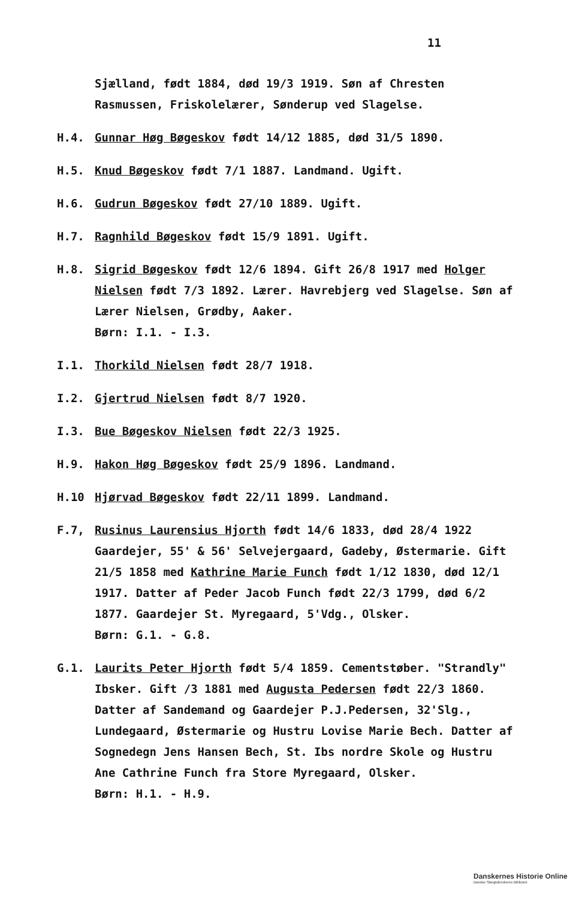11
Sjælland, født 1884, død 19/3 1919. Søn af Chresten Rasmussen, Friskolelærer, Sønderup ved Slagelse.
H.4. Gunnar Høg Bøgeskov født 14/12 1885, død 31/5 1890.
H.5. Knud Bøgeskov født 7/1 1887. Landmand. Ugift.
H.6. Gudrun Bøgeskov født 27/10 1889. Ugift.
H.7. Ragnhild Bøgeskov født 15/9 1891. Ugift.
H.8. Sigrid Bøgeskov født 12/6 1894. Gift 26/8 1917 med Holger Nielsen født 7/3 1892. Lærer. Havrebjerg ved Slagelse. Søn af Lærer Nielsen, Grødby, Aaker.
Børn: I.1. - I.3.
I.1. Thorkild Nielsen født 28/7 1918.
I.2. Gjertrud Nielsen født 8/7 1920.
I.3. Bue Bøgeskov Nielsen født 22/3 1925.
H.9. Hakon Høg Bøgeskov født 25/9 1896. Landmand.
H.10 Hjørvad Bøgeskov født 22/11 1899. Landmand.
F.7, Rusinus Laurensius Hjorth født 14/6 1833, død 28/4 1922 Gaardejer, 55' & 56' Selvejergaard, Gadeby, Østermarie. Gift 21/5 1858 med Kathrine Marie Funch født 1/12 1830, død 12/1 1917. Datter af Peder Jacob Funch født 22/3 1799, død 6/2 1877. Gaardejer St. Myregaard, 5'Vdg., Olsker.
Børn: G.1. - G.8.
G.1. Laurits Peter Hjorth født 5/4 1859. Cementstøber. "Strandly" Ibsker. Gift /3 1881 med Augusta Pedersen født 22/3 1860. Datter af Sandemand og Gaardejer P.J.Pedersen, 32'Slg., Lundegaard, Østermarie og Hustru Lovise Marie Bech. Datter af Sognedegn Jens Hansen Bech, St. Ibs nordre Skole og Hustru Ane Cathrine Funch fra Store Myregaard, Olsker.
Børn: H.1. - H.9.
Danskernes Historie Online
Danske Slægtsforskeres Bibliotek